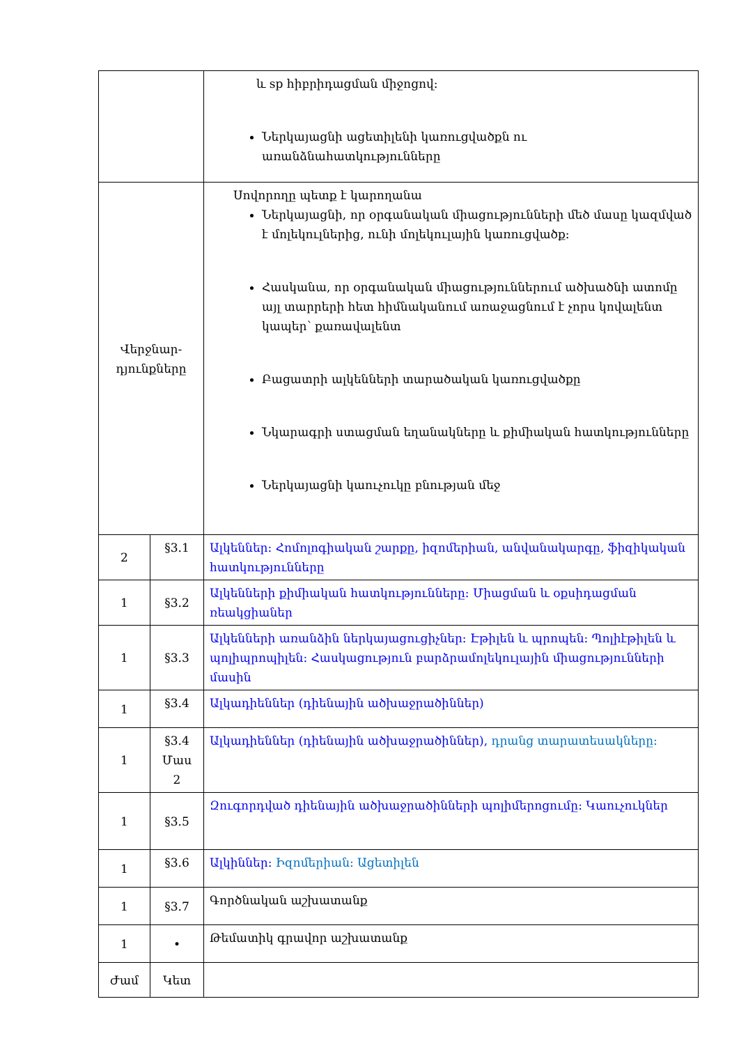| | | և sp հիբրիդացման միջոցով: Ներկայացնի ացետիլենի կառուցվածքն ու առանձնահատկությունները |
| Վերջնար- դյունքները | | Սովորողը պետք է կարողանա Ներկայացնի, որ օրգանական միացությունների մեծ մասը կազմված է մոլեկուլներից, ունի մոլեկուլային կառուցվածք: Հասկանա, որ օրգանական միացություններում ածխածնի ատոմը այլ տարրերի հետ հիմնականում առաջացնում է չորս կովալենտ կապեր՝ քառավալենտ Բացատրի ալկենների տարածական կառուցվածքը Նկարագրի ստացման եղանակները և քիմիական հատկությունները Ներկայացնի կաուչուկը բնության մեջ |
| 2 | §3.1 | Ալկեններ: Հոմոլոգիական շարքը, իզոմերիան, անվանակարգը, ֆիզիկական հատկությունները |
| 1 | §3.2 | Ալկենների քիմիական հատկությունները: Միացման և օքսիդացման ռեակցիաներ |
| 1 | §3.3 | Ալկենների առանձին ներկայացուցիչներ: Էթիլեն և պրոպեն: Պոլիէթիլեն և պոլիպրոպիլեն: Հասկացություն բարձրամոլեկուլային միացությունների մասին |
| 1 | §3.4 | Ալկադիեններ (դիենային ածխաջրածիններ) |
| 1 | §3.4 Մաս 2 | Ալկադիեններ (դիենային ածխաջրածիններ), դրանց տարատեսակները: |
| 1 | §3.5 | Զուգորդված դիենային ածխաջրածինների պոլիմերոցումը: Կաուչուկներ |
| 1 | §3.6 | Ալկիններ: Իզոմերիան: Ացետիլեն |
| 1 | §3.7 | Գործնական աշխատանք |
| 1 | • | Թեմատիկ գրավոր աշխատանք |
| Ժամ | Կետ | |